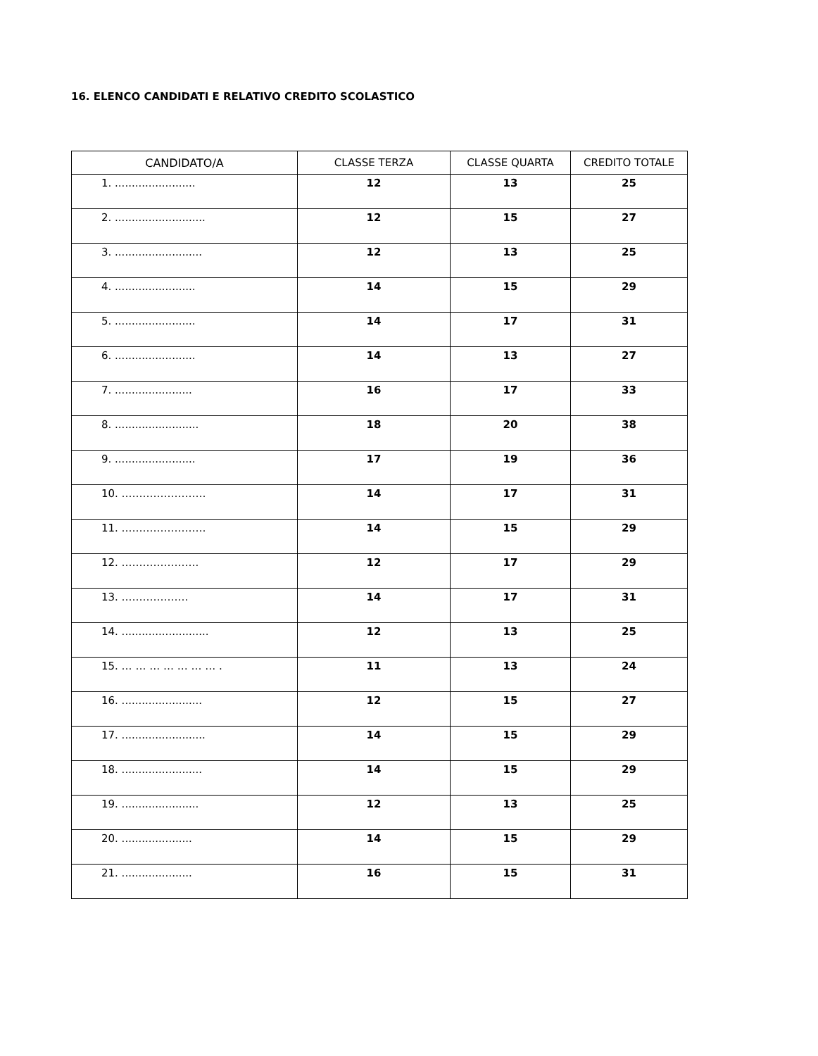16. ELENCO CANDIDATI E RELATIVO CREDITO SCOLASTICO
| CANDIDATO/A | CLASSE TERZA | CLASSE QUARTA | CREDITO TOTALE |
| --- | --- | --- | --- |
| 1. ........................ | 12 | 13 | 25 |
| 2. ........................... | 12 | 15 | 27 |
| 3. .......................... | 12 | 13 | 25 |
| 4. ........................ | 14 | 15 | 29 |
| 5. ........................ | 14 | 17 | 31 |
| 6. ........................ | 14 | 13 | 27 |
| 7. ....................... | 16 | 17 | 33 |
| 8. ......................... | 18 | 20 | 38 |
| 9. ........................ | 17 | 19 | 36 |
| 10. …………………… | 14 | 17 | 31 |
| 11. …………………… | 14 | 15 | 29 |
| 12. …………………. | 12 | 17 | 29 |
| 13. ………………. | 14 | 17 | 31 |
| 14. .......................... | 12 | 13 | 25 |
| 15. … … … … … … … . | 11 | 13 | 24 |
| 16. ........................ | 12 | 15 | 27 |
| 17. ......................... | 14 | 15 | 29 |
| 18. ........................ | 14 | 15 | 29 |
| 19. ....................... | 12 | 13 | 25 |
| 20. ..................... | 14 | 15 | 29 |
| 21. ..................... | 16 | 15 | 31 |